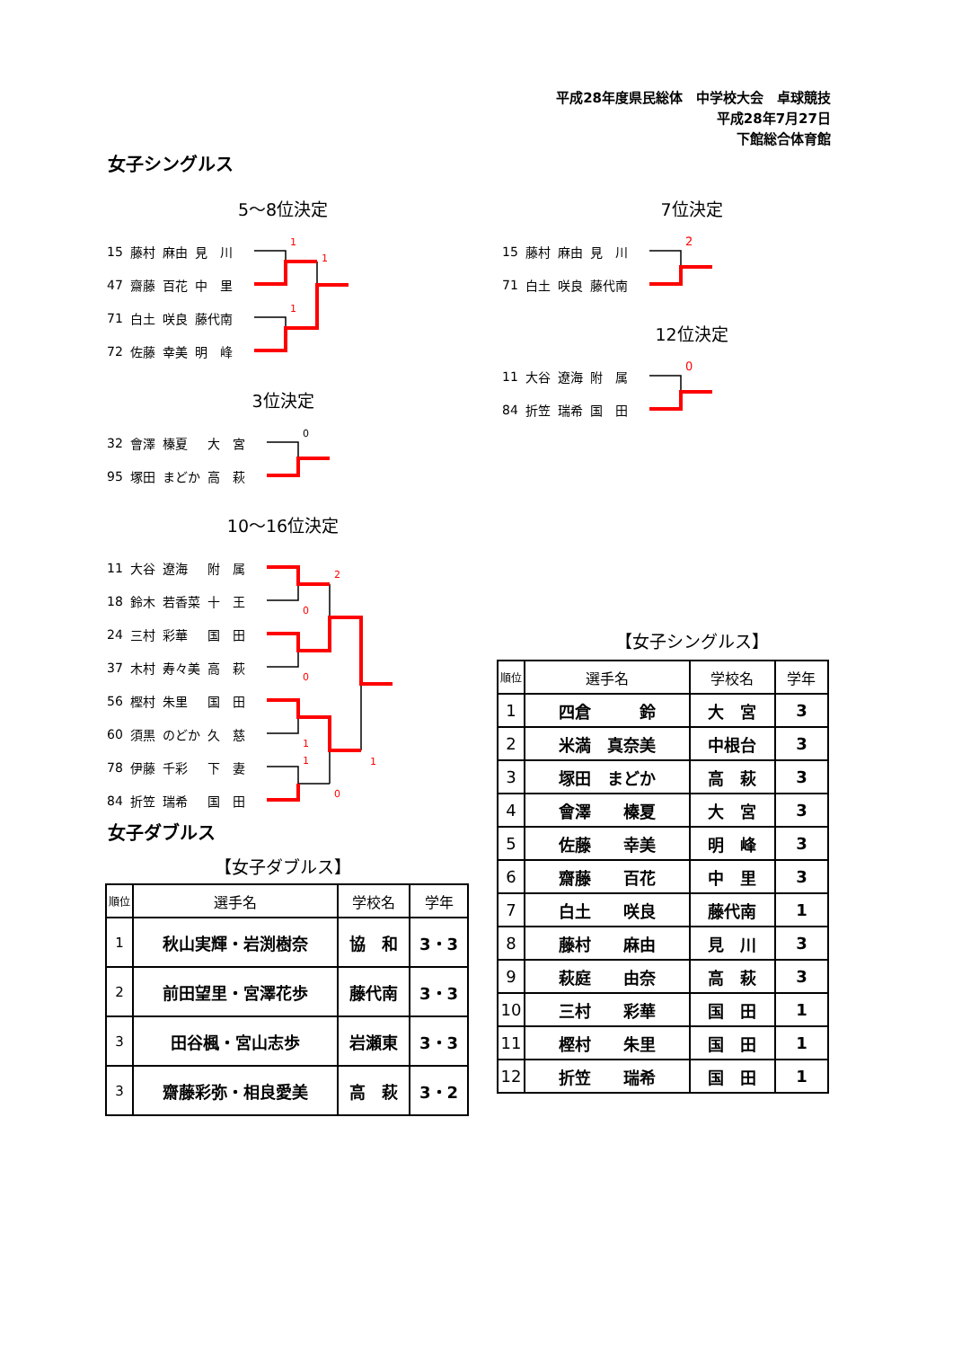平成28年度県民総体　中学校大会　卓球競技
平成28年7月27日
下館総合体育館
女子シングルス
5～8位決定
| 15 | 藤村 | 麻由 | 見 川 |
| 47 | 齋藤 | 百花 | 中 里 |
| 71 | 白土 | 咲良 | 藤代南 |
| 72 | 佐藤 | 幸美 | 明 峰 |
1
1
1
3位決定
| 32 | 會澤 | 榛夏 | 大 宮 |
| 95 | 塚田 | まどか | 高 萩 |
0
10～16位決定
| 11 | 大谷 | 遼海 | 附 属 |
| 18 | 鈴木 | 若香菜 | 十 王 |
| 24 | 三村 | 彩華 | 国 田 |
| 37 | 木村 | 寿々美 | 高 萩 |
| 56 | 樫村 | 朱里 | 国 田 |
| 60 | 須黒 | のどか | 久 慈 |
| 78 | 伊藤 | 千彩 | 下 妻 |
| 84 | 折笠 | 瑞希 | 国 田 |
2
0
0
1
1
1
0
女子ダブルス
【女子ダブルス】
| 順位 | 選手名 | 学校名 | 学年 |
| --- | --- | --- | --- |
| 1 | 秋山実輝・岩渕樹奈 | 協 和 | 3・3 |
| 2 | 前田望里・宮澤花歩 | 藤代南 | 3・3 |
| 3 | 田谷楓・宮山志歩 | 岩瀬東 | 3・3 |
| 3 | 齋藤彩弥・相良愛美 | 高 萩 | 3・2 |
7位決定
| 15 | 藤村 | 麻由 | 見 川 |
| 71 | 白土 | 咲良 | 藤代南 |
2
12位決定
| 11 | 大谷 | 遼海 | 附 属 |
| 84 | 折笠 | 瑞希 | 国 田 |
0
【女子シングルス】
| 順位 | 選手名 | 学校名 | 学年 |
| --- | --- | --- | --- |
| 1 | 四倉 鈴 | 大 宮 | 3 |
| 2 | 米満 真奈美 | 中根台 | 3 |
| 3 | 塚田 まどか | 高 萩 | 3 |
| 4 | 會澤 榛夏 | 大 宮 | 3 |
| 5 | 佐藤 幸美 | 明 峰 | 3 |
| 6 | 齋藤 百花 | 中 里 | 3 |
| 7 | 白土 咲良 | 藤代南 | 1 |
| 8 | 藤村 麻由 | 見 川 | 3 |
| 9 | 萩庭 由奈 | 高 萩 | 3 |
| 10 | 三村 彩華 | 国 田 | 1 |
| 11 | 樫村 朱里 | 国 田 | 1 |
| 12 | 折笠 瑞希 | 国 田 | 1 |